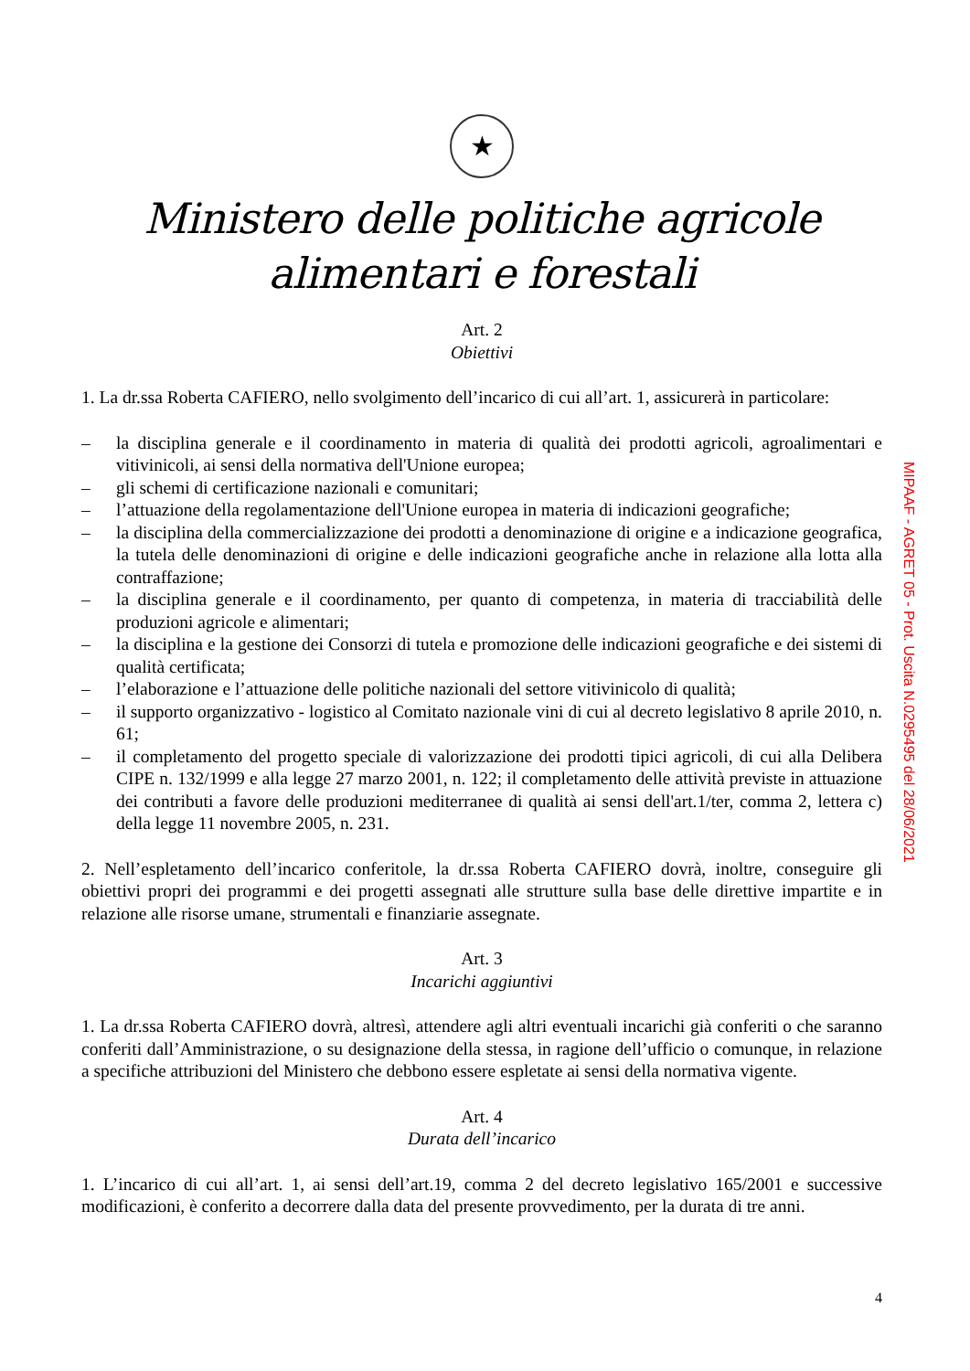★
Ministero delle politiche agricole alimentari e forestali
Art. 2
Obiettivi
1. La dr.ssa Roberta CAFIERO, nello svolgimento dell’incarico di cui all’art. 1, assicurerà in particolare:
– la disciplina generale e il coordinamento in materia di qualità dei prodotti agricoli, agroalimentari e vitivinicoli, ai sensi della normativa dell'Unione europea;
– gli schemi di certificazione nazionali e comunitari;
– l’attuazione della regolamentazione dell'Unione europea in materia di indicazioni geografiche;
– la disciplina della commercializzazione dei prodotti a denominazione di origine e a indicazione geografica, la tutela delle denominazioni di origine e delle indicazioni geografiche anche in relazione alla lotta alla contraffazione;
– la disciplina generale e il coordinamento, per quanto di competenza, in materia di tracciabilità delle produzioni agricole e alimentari;
– la disciplina e la gestione dei Consorzi di tutela e promozione delle indicazioni geografiche e dei sistemi di qualità certificata;
– l’elaborazione e l’attuazione delle politiche nazionali del settore vitivinicolo di qualità;
– il supporto organizzativo - logistico al Comitato nazionale vini di cui al decreto legislativo 8 aprile 2010, n. 61;
– il completamento del progetto speciale di valorizzazione dei prodotti tipici agricoli, di cui alla Delibera CIPE n. 132/1999 e alla legge 27 marzo 2001, n. 122; il completamento delle attività previste in attuazione dei contributi a favore delle produzioni mediterranee di qualità ai sensi dell'art.1/ter, comma 2, lettera c) della legge 11 novembre 2005, n. 231.
2. Nell’espletamento dell’incarico conferitole, la dr.ssa Roberta CAFIERO dovrà, inoltre, conseguire gli obiettivi propri dei programmi e dei progetti assegnati alle strutture sulla base delle direttive impartite e in relazione alle risorse umane, strumentali e finanziarie assegnate.
Art. 3
Incarichi aggiuntivi
1. La dr.ssa Roberta CAFIERO dovrà, altresì, attendere agli altri eventuali incarichi già conferiti o che saranno conferiti dall’Amministrazione, o su designazione della stessa, in ragione dell’ufficio o comunque, in relazione a specifiche attribuzioni del Ministero che debbono essere espletate ai sensi della normativa vigente.
Art. 4
Durata dell’incarico
1. L’incarico di cui all’art. 1, ai sensi dell’art.19, comma 2 del decreto legislativo 165/2001 e successive modificazioni, è conferito a decorrere dalla data del presente provvedimento, per la durata di tre anni.
4
MIPAAF - AGRET 05 - Prot. Uscita N.0295495 del 28/06/2021